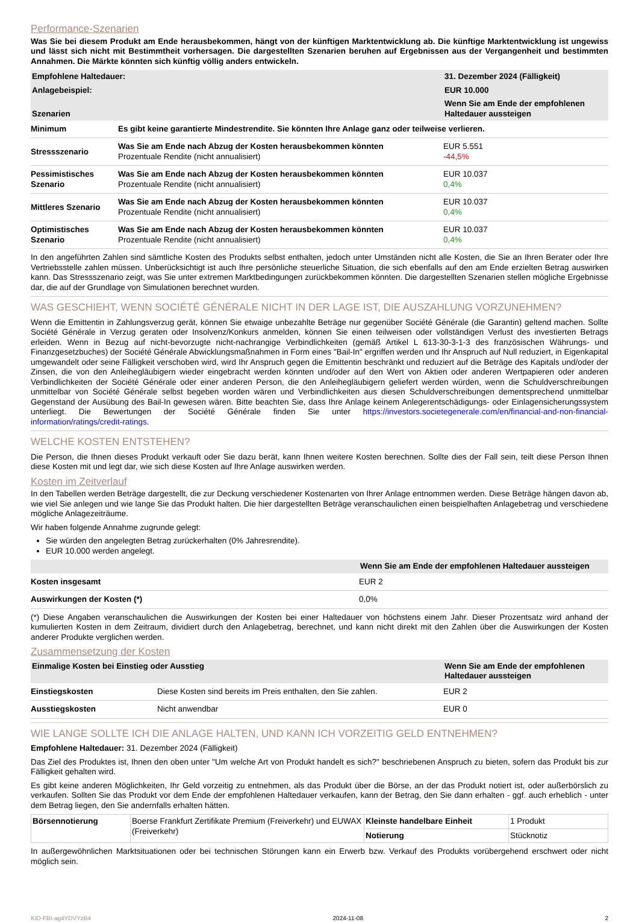Performance-Szenarien
Was Sie bei diesem Produkt am Ende herausbekommen, hängt von der künftigen Marktentwicklung ab. Die künftige Marktentwicklung ist ungewiss und lässt sich nicht mit Bestimmtheit vorhersagen. Die dargestellten Szenarien beruhen auf Ergebnissen aus der Vergangenheit und bestimmten Annahmen. Die Märkte könnten sich künftig völlig anders entwickeln.
| Empfohlene Haltedauer: | | 31. Dezember 2024 (Fälligkeit) |
| --- | --- | --- |
| Anlagebeispiel: | | EUR 10.000 |
| Szenarien | | Wenn Sie am Ende der empfohlenen Haltedauer aussteigen |
| Minimum | Es gibt keine garantierte Mindestrendite. Sie könnten Ihre Anlage ganz oder teilweise verlieren. | |
| Stressszenario | Was Sie am Ende nach Abzug der Kosten herausbekommen könnten Prozentuale Rendite (nicht annualisiert) | EUR 5.551 -44,5% |
| Pessimistisches Szenario | Was Sie am Ende nach Abzug der Kosten herausbekommen könnten Prozentuale Rendite (nicht annualisiert) | EUR 10.037 0,4% |
| Mittleres Szenario | Was Sie am Ende nach Abzug der Kosten herausbekommen könnten Prozentuale Rendite (nicht annualisiert) | EUR 10.037 0,4% |
| Optimistisches Szenario | Was Sie am Ende nach Abzug der Kosten herausbekommen könnten Prozentuale Rendite (nicht annualisiert) | EUR 10.037 0,4% |
In den angeführten Zahlen sind sämtliche Kosten des Produkts selbst enthalten, jedoch unter Umständen nicht alle Kosten, die Sie an Ihren Berater oder Ihre Vertriebsstelle zahlen müssen. Unberücksichtigt ist auch Ihre persönliche steuerliche Situation, die sich ebenfalls auf den am Ende erzielten Betrag auswirken kann. Das Stressszenario zeigt, was Sie unter extremen Marktbedingungen zurückbekommen könnten. Die dargestellten Szenarien stellen mögliche Ergebnisse dar, die auf der Grundlage von Simulationen berechnet wurden.
WAS GESCHIEHT, WENN SOCIÉTÉ GÉNÉRALE NICHT IN DER LAGE IST, DIE AUSZAHLUNG VORZUNEHMEN?
Wenn die Emittentin in Zahlungsverzug gerät, können Sie etwaige unbezahlte Beträge nur gegenüber Société Générale (die Garantin) geltend machen. Sollte Société Générale in Verzug geraten oder Insolvenz/Konkurs anmelden, können Sie einen teilweisen oder vollständigen Verlust des investierten Betrags erleiden. Wenn in Bezug auf nicht-bevorzugte nicht-nachrangige Verbindlichkeiten (gemäß Artikel L 613-30-3-1-3 des französischen Währungs- und Finanzgesetzbuches) der Société Générale Abwicklungsmaßnahmen in Form eines "Bail-In" ergriffen werden und Ihr Anspruch auf Null reduziert, in Eigenkapital umgewandelt oder seine Fälligkeit verschoben wird, wird Ihr Anspruch gegen die Emittentin beschränkt und reduziert auf die Beträge des Kapitals und/oder der Zinsen, die von den Anleihegläubigern wieder eingebracht werden könnten und/oder auf den Wert von Aktien oder anderen Wertpapieren oder anderen Verbindlichkeiten der Société Générale oder einer anderen Person, die den Anleihegläubigern geliefert werden würden, wenn die Schuldverschreibungen unmittelbar von Société Générale selbst begeben worden wären und Verbindlichkeiten aus diesen Schuldverschreibungen dementsprechend unmittelbar Gegenstand der Ausübung des Bail-In gewesen wären. Bitte beachten Sie, dass Ihre Anlage keinem Anlegerentschädigungs- oder Einlagensicherungssystem unterliegt. Die Bewertungen der Société Générale finden Sie unter https://investors.societegenerale.com/en/financial-and-non-financial-information/ratings/credit-ratings.
WELCHE KOSTEN ENTSTEHEN?
Die Person, die Ihnen dieses Produkt verkauft oder Sie dazu berät, kann Ihnen weitere Kosten berechnen. Sollte dies der Fall sein, teilt diese Person Ihnen diese Kosten mit und legt dar, wie sich diese Kosten auf Ihre Anlage auswirken werden.
Kosten im Zeitverlauf
In den Tabellen werden Beträge dargestellt, die zur Deckung verschiedener Kostenarten von Ihrer Anlage entnommen werden. Diese Beträge hängen davon ab, wie viel Sie anlegen und wie lange Sie das Produkt halten. Die hier dargestellten Beträge veranschaulichen einen beispielhaften Anlagebetrag und verschiedene mögliche Anlagezeiträume.
Wir haben folgende Annahme zugrunde gelegt:
Sie würden den angelegten Betrag zurückerhalten (0% Jahresrendite).
EUR 10.000 werden angelegt.
| | Wenn Sie am Ende der empfohlenen Haltedauer aussteigen |
| --- | --- |
| Kosten insgesamt | EUR 2 |
| Auswirkungen der Kosten (*) | 0,0% |
(*) Diese Angaben veranschaulichen die Auswirkungen der Kosten bei einer Haltedauer von höchstens einem Jahr. Dieser Prozentsatz wird anhand der kumulierten Kosten in dem Zeitraum, dividiert durch den Anlagebetrag, berechnet, und kann nicht direkt mit den Zahlen über die Auswirkungen der Kosten anderer Produkte verglichen werden.
Zusammensetzung der Kosten
| Einmalige Kosten bei Einstieg oder Ausstieg | | Wenn Sie am Ende der empfohlenen Haltedauer aussteigen |
| --- | --- | --- |
| Einstiegskosten | Diese Kosten sind bereits im Preis enthalten, den Sie zahlen. | EUR 2 |
| Ausstiegskosten | Nicht anwendbar | EUR 0 |
WIE LANGE SOLLTE ICH DIE ANLAGE HALTEN, UND KANN ICH VORZEITIG GELD ENTNEHMEN?
Empfohlene Haltedauer: 31. Dezember 2024 (Fälligkeit)
Das Ziel des Produktes ist, Ihnen den oben unter "Um welche Art von Produkt handelt es sich?" beschriebenen Anspruch zu bieten, sofern das Produkt bis zur Fälligkeit gehalten wird.
Es gibt keine anderen Möglichkeiten, Ihr Geld vorzeitig zu entnehmen, als das Produkt über die Börse, an der das Produkt notiert ist, oder außerbörslich zu verkaufen. Sollten Sie das Produkt vor dem Ende der empfohlenen Haltedauer verkaufen, kann der Betrag, den Sie dann erhalten - ggf. auch erheblich - unter dem Betrag liegen, den Sie andernfalls erhalten hätten.
| Börsennotierung | Boerse Frankfurt Zertifikate Premium (Freiverkehr) und EUWAX (Freiverkehr) | Kleinste handelbare Einheit | 1 Produkt |
| | | Notierung | Stücknotiz |
In außergewöhnlichen Marktsituationen oder bei technischen Störungen kann ein Erwerb bzw. Verkauf des Produkts vorübergehend erschwert oder nicht möglich sein.
KID-FBI-ag4YDVYzB4 2024-11-08 2